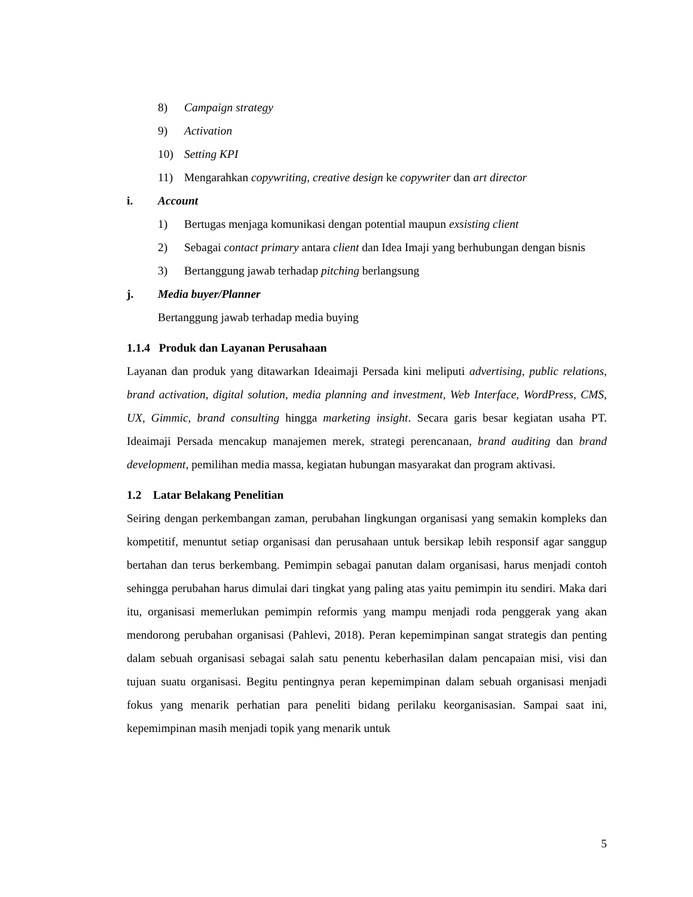8) Campaign strategy
9) Activation
10) Setting KPI
11) Mengarahkan copywriting, creative design ke copywriter dan art director
i. Account
1) Bertugas menjaga komunikasi dengan potential maupun exsisting client
2) Sebagai contact primary antara client dan Idea Imaji yang berhubungan dengan bisnis
3) Bertanggung jawab terhadap pitching berlangsung
j. Media buyer/Planner
Bertanggung jawab terhadap media buying
1.1.4 Produk dan Layanan Perusahaan
Layanan dan produk yang ditawarkan Ideaimaji Persada kini meliputi advertising, public relations, brand activation, digital solution, media planning and investment, Web Interface, WordPress, CMS, UX, Gimmic, brand consulting hingga marketing insight. Secara garis besar kegiatan usaha PT. Ideaimaji Persada mencakup manajemen merek, strategi perencanaan, brand auditing dan brand development, pemilihan media massa, kegiatan hubungan masyarakat dan program aktivasi.
1.2 Latar Belakang Penelitian
Seiring dengan perkembangan zaman, perubahan lingkungan organisasi yang semakin kompleks dan kompetitif, menuntut setiap organisasi dan perusahaan untuk bersikap lebih responsif agar sanggup bertahan dan terus berkembang. Pemimpin sebagai panutan dalam organisasi, harus menjadi contoh sehingga perubahan harus dimulai dari tingkat yang paling atas yaitu pemimpin itu sendiri. Maka dari itu, organisasi memerlukan pemimpin reformis yang mampu menjadi roda penggerak yang akan mendorong perubahan organisasi (Pahlevi, 2018). Peran kepemimpinan sangat strategis dan penting dalam sebuah organisasi sebagai salah satu penentu keberhasilan dalam pencapaian misi, visi dan tujuan suatu organisasi. Begitu pentingnya peran kepemimpinan dalam sebuah organisasi menjadi fokus yang menarik perhatian para peneliti bidang perilaku keorganisasian. Sampai saat ini, kepemimpinan masih menjadi topik yang menarik untuk
5